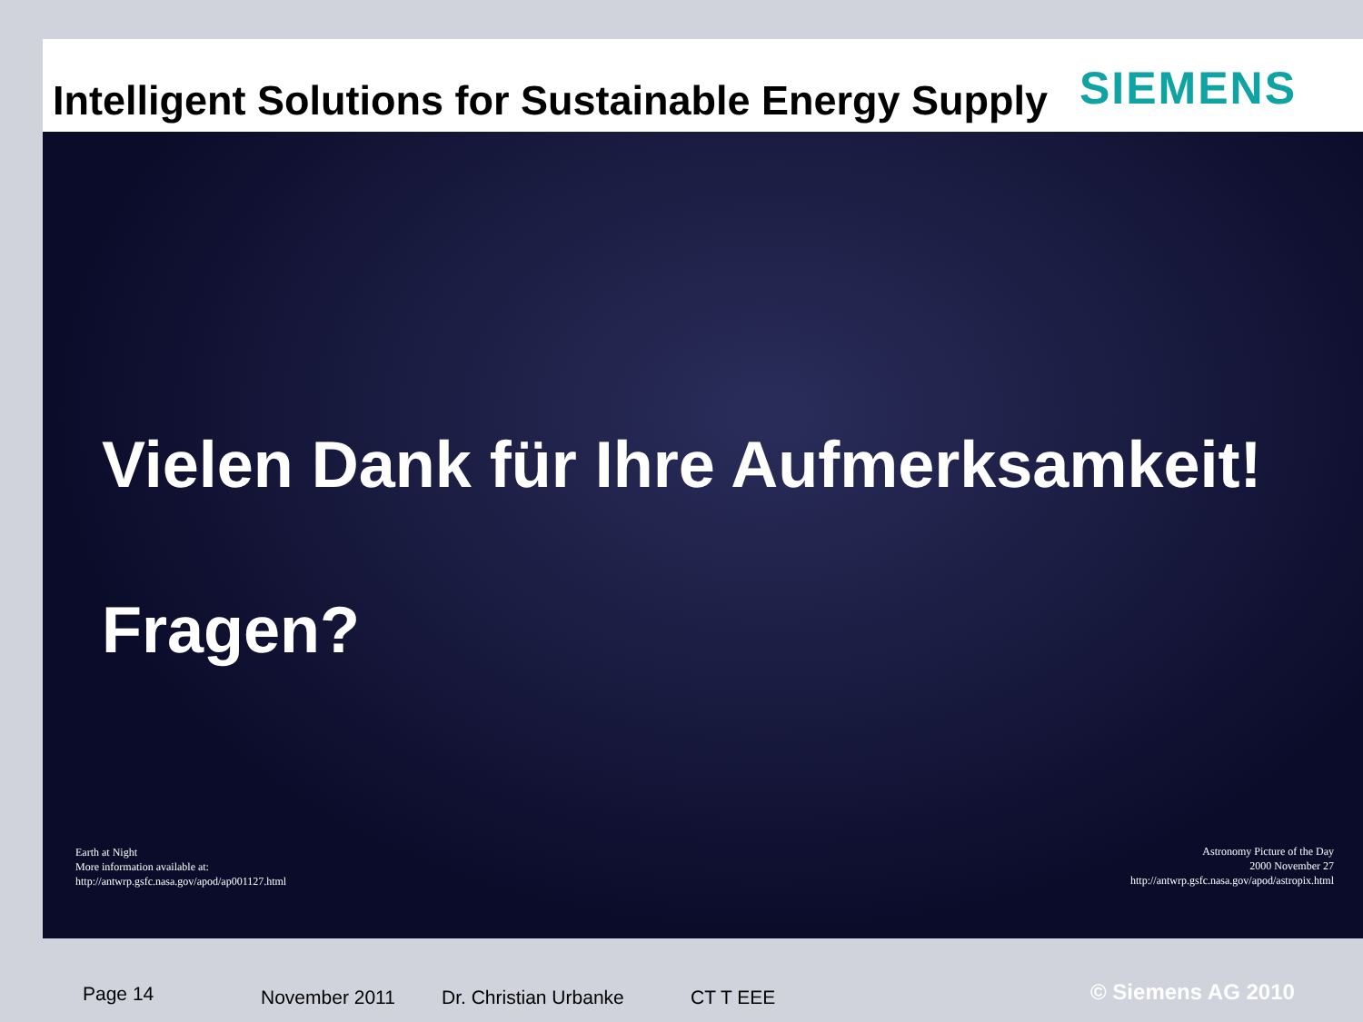Intelligent Solutions for Sustainable Energy Supply
SIEMENS
Vielen Dank für Ihre Aufmerksamkeit!
Fragen?
Earth at Night
More information available at:
http://antwrp.gsfc.nasa.gov/apod/ap001127.html
Astronomy Picture of the Day
2000 November 27
http://antwrp.gsfc.nasa.gov/apod/astropix.html
Page 14 November 2011 Dr. Christian Urbanke CT T EEE © Siemens AG 2010